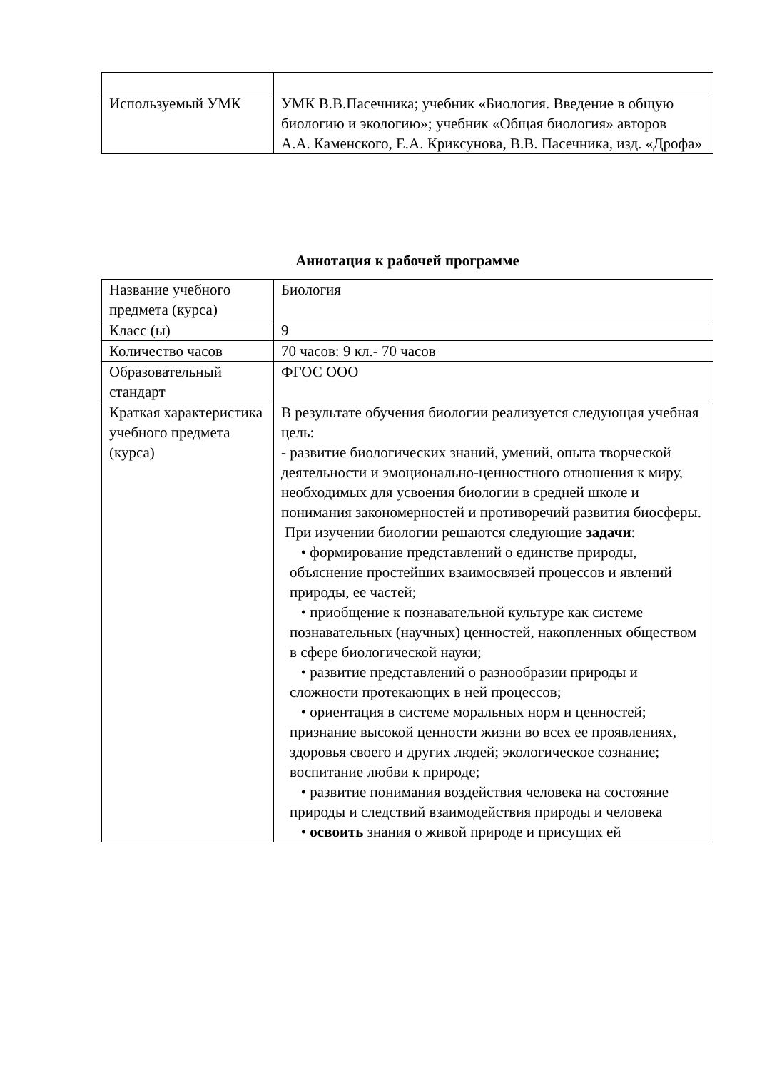| Используемый УМК | УМК В.В.Пасечника; учебник «Биология. Введение в общую биологию и экологию»; учебник «Общая биология» авторов А.А. Каменского, Е.А. Криксунова, В.В. Пасечника, изд. «Дрофа» |
Аннотация к рабочей программе
| Название учебного предмета (курса) | Биология |
| Класс (ы) | 9 |
| Количество часов | 70 часов: 9 кл.- 70 часов |
| Образовательный стандарт | ФГОС ООО |
| Краткая характеристика учебного предмета (курса) | В результате обучения биологии реализуется следующая учебная цель: - развитие биологических знаний, умений, опыта творческой деятельности и эмоционально-ценностного отношения к миру, необходимых для усвоения биологии в средней школе и понимания закономерностей и противоречий развития биосферы. При изучении биологии решаются следующие задачи : • формирование представлений о единстве природы, объяснение простейших взаимосвязей процессов и явлений природы, ее частей; • приобщение к познавательной культуре как системе познавательных (научных) ценностей, накопленных обществом в сфере биологической науки; • развитие представлений о разнообразии природы и сложности протекающих в ней процессов; • ориентация в системе моральных норм и ценностей; признание высокой ценности жизни во всех ее проявлениях, здоровья своего и других людей; экологическое сознание; воспитание любви к природе; • развитие понимания воздействия человека на состояние природы и следствий взаимодействия природы и человека • освоить знания о живой природе и присущих ей |